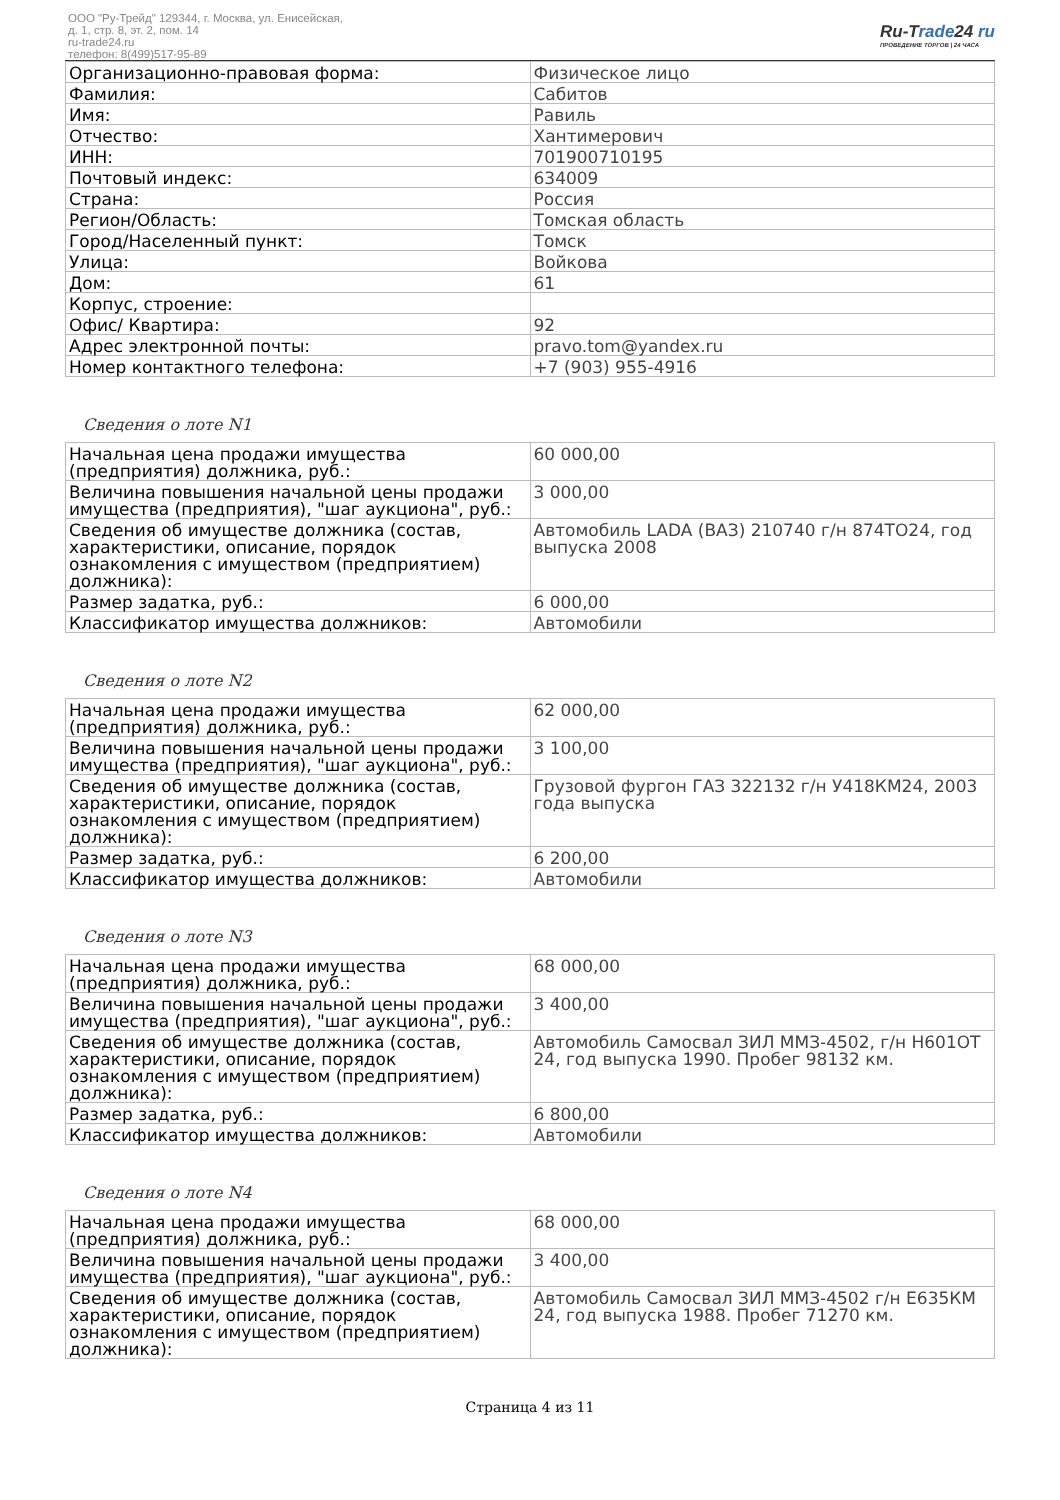ООО "Ру-Трейд" 129344, г. Москва, ул. Енисейская,
д. 1, стр. 8, эт. 2, пом. 14
ru-trade24.ru
телефон: 8(499)517-95-89
Ru-Trade24 ru
ПРОВЕДЕНИЕ ТОРГОВ | 24 ЧАСА
| Организационно-правовая форма: | Физическое лицо |
| Фамилия: | Сабитов |
| Имя: | Равиль |
| Отчество: | Хантимерович |
| ИНН: | 701900710195 |
| Почтовый индекс: | 634009 |
| Страна: | Россия |
| Регион/Область: | Томская область |
| Город/Населенный пункт: | Томск |
| Улица: | Войкова |
| Дом: | 61 |
| Корпус, строение: | |
| Офис/ Квартира: | 92 |
| Адрес электронной почты: | pravo.tom@yandex.ru |
| Номер контактного телефона: | +7 (903) 955-4916 |
Сведения о лоте N1
| Начальная цена продажи имущества (предприятия) должника, руб.: | 60 000,00 |
| Величина повышения начальной цены продажи имущества (предприятия), "шаг аукциона", руб.: | 3 000,00 |
| Сведения об имуществе должника (состав, характеристики, описание, порядок ознакомления с имуществом (предприятием) должника): | Автомобиль LADA (ВАЗ) 210740 г/н 874ТО24, год выпуска 2008 |
| Размер задатка, руб.: | 6 000,00 |
| Классификатор имущества должников: | Автомобили |
Сведения о лоте N2
| Начальная цена продажи имущества (предприятия) должника, руб.: | 62 000,00 |
| Величина повышения начальной цены продажи имущества (предприятия), "шаг аукциона", руб.: | 3 100,00 |
| Сведения об имуществе должника (состав, характеристики, описание, порядок ознакомления с имуществом (предприятием) должника): | Грузовой фургон ГАЗ 322132 г/н У418КМ24, 2003 года выпуска |
| Размер задатка, руб.: | 6 200,00 |
| Классификатор имущества должников: | Автомобили |
Сведения о лоте N3
| Начальная цена продажи имущества (предприятия) должника, руб.: | 68 000,00 |
| Величина повышения начальной цены продажи имущества (предприятия), "шаг аукциона", руб.: | 3 400,00 |
| Сведения об имуществе должника (состав, характеристики, описание, порядок ознакомления с имуществом (предприятием) должника): | Автомобиль Самосвал ЗИЛ ММЗ-4502, г/н Н601ОТ 24, год выпуска 1990. Пробег 98132 км. |
| Размер задатка, руб.: | 6 800,00 |
| Классификатор имущества должников: | Автомобили |
Сведения о лоте N4
| Начальная цена продажи имущества (предприятия) должника, руб.: | 68 000,00 |
| Величина повышения начальной цены продажи имущества (предприятия), "шаг аукциона", руб.: | 3 400,00 |
| Сведения об имуществе должника (состав, характеристики, описание, порядок ознакомления с имуществом (предприятием) должника): | Автомобиль Самосвал ЗИЛ ММЗ-4502 г/н Е635КМ 24, год выпуска 1988. Пробег 71270 км. |
Страница 4 из 11